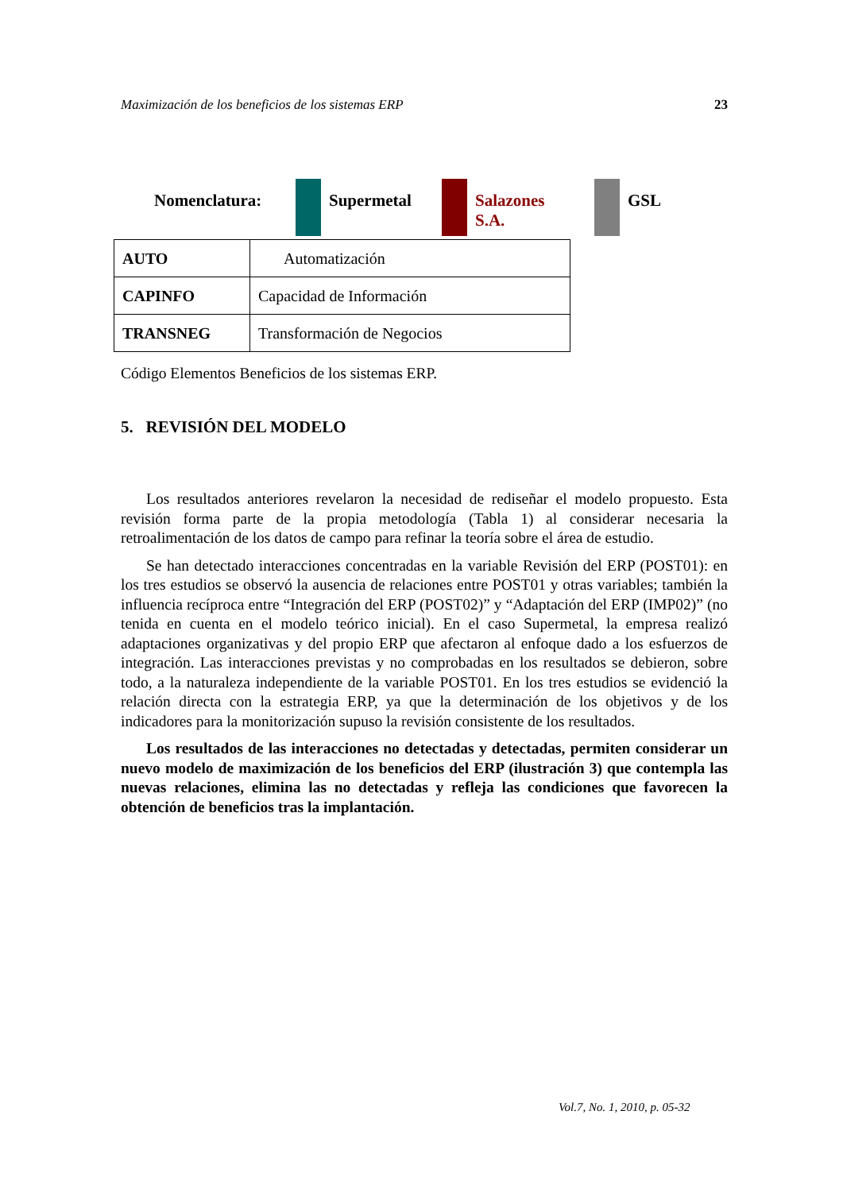Maximización de los beneficios de los sistemas ERP 23
Nomenclatura: Supermetal Salazones
S.A.
GSL
| AUTO | Automatización |
| CAPINFO | Capacidad de Información |
| TRANSNEG | Transformación de Negocios |
Código Elementos Beneficios de los sistemas ERP.
5. REVISIÓN DEL MODELO
Los resultados anteriores revelaron la necesidad de rediseñar el modelo propuesto. Esta revisión forma parte de la propia metodología (Tabla 1) al considerar necesaria la retroalimentación de los datos de campo para refinar la teoría sobre el área de estudio.
Se han detectado interacciones concentradas en la variable Revisión del ERP (POST01): en los tres estudios se observó la ausencia de relaciones entre POST01 y otras variables; también la influencia recíproca entre “Integración del ERP (POST02)” y “Adaptación del ERP (IMP02)” (no tenida en cuenta en el modelo teórico inicial). En el caso Supermetal, la empresa realizó adaptaciones organizativas y del propio ERP que afectaron al enfoque dado a los esfuerzos de integración. Las interacciones previstas y no comprobadas en los resultados se debieron, sobre todo, a la naturaleza independiente de la variable POST01. En los tres estudios se evidenció la relación directa con la estrategia ERP, ya que la determinación de los objetivos y de los indicadores para la monitorización supuso la revisión consistente de los resultados.
Los resultados de las interacciones no detectadas y detectadas, permiten considerar un nuevo modelo de maximización de los beneficios del ERP (ilustración 3) que contempla las nuevas relaciones, elimina las no detectadas y refleja las condiciones que favorecen la obtención de beneficios tras la implantación.
Vol.7, No. 1, 2010, p. 05-32